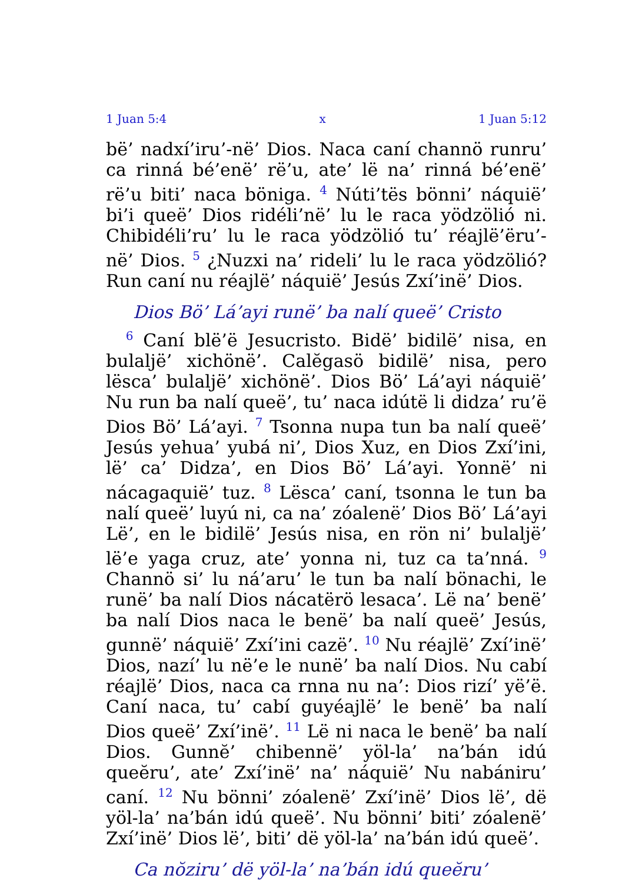1 Juan 5:4 x 1 Juan 5:12
bë’ nadxí’iru’-në’ Dios. Naca caní channö runru’ ca rinná bé’enë’ rë’u, ate’ lë na’ rinná bé’enë’ rë’u biti’ naca böniga. <sup>4</sup> Núti’tës bönni’ náquië’ bi’i queë’ Dios ridéli’në’ lu le raca yödzölió ni. Chibidéli’ru’ lu le raca yödzölió tu’ réajlë’ëru’-në’ Dios. <sup>5</sup> ¿Nuzxi na’ rideli’ lu le raca yödzölió? Run caní nu réajlë’ náquië’ Jesús Zxí’inë’ Dios.
Dios Bö’ Lá’ayi runë’ ba nalí queë’ Cristo
<sup>6</sup> Caní blë’ë Jesucristo. Bidë’ bidilë’ nisa, en bulaljë’ xichönë’. Calĕgasö bidilë’ nisa, pero lësca’ bulaljë’ xichönë’. Dios Bö’ Lá’ayi náquië’ Nu run ba nalí queë’, tu’ naca idútë li didza’ ru’ë Dios Bö’ Lá’ayi. <sup>7</sup> Tsonna nupa tun ba nalí queë’ Jesús yehua’ yubá ni’, Dios Xuz, en Dios Zxí’ini, lë’ ca’ Didza’, en Dios Bö’ Lá’ayi. Yonnë’ ni nácagaquië’ tuz. <sup>8</sup> Lësca’ caní, tsonna le tun ba nalí queë’ luyú ni, ca na’ zóalenë’ Dios Bö’ Lá’ayi Lë’, en le bidilë’ Jesús nisa, en rön ni’ bulaljë’ lë’e yaga cruz, ate’ yonna ni, tuz ca ta’nná. <sup>9</sup> Channö si’ lu ná’aru’ le tun ba nalí bönachi, le runë’ ba nalí Dios nácatërö lesaca’. Lë na’ benë’ ba nalí Dios naca le benë’ ba nalí queë’ Jesús, gunnë’ náquië’ Zxí’ini cazë’. <sup>10</sup> Nu réajlë’ Zxí’inë’ Dios, nazí’ lu në’e le nunë’ ba nalí Dios. Nu cabí réajlë’ Dios, naca ca rnna nu na’: Dios rizí’ yë’ë. Caní naca, tu’ cabí guyéajlë’ le benë’ ba nalí Dios queë’ Zxí’inë’. <sup>11</sup> Lë ni naca le benë’ ba nalí Dios. Gunnĕ’ chibennë’ yöl-la’ na’bán idú queĕru’, ate’ Zxí’inë’ na’ náquië’ Nu nabániru’ caní. <sup>12</sup> Nu bönni’ zóalenë’ Zxí’inë’ Dios lë’, dë yöl-la’ na’bán idú queë’. Nu bönni’ biti’ zóalenë’ Zxí’inë’ Dios lë’, biti’ dë yöl-la’ na’bán idú queë’.
Ca nŏziru’ dë yöl-la’ na’bán idú queĕru’